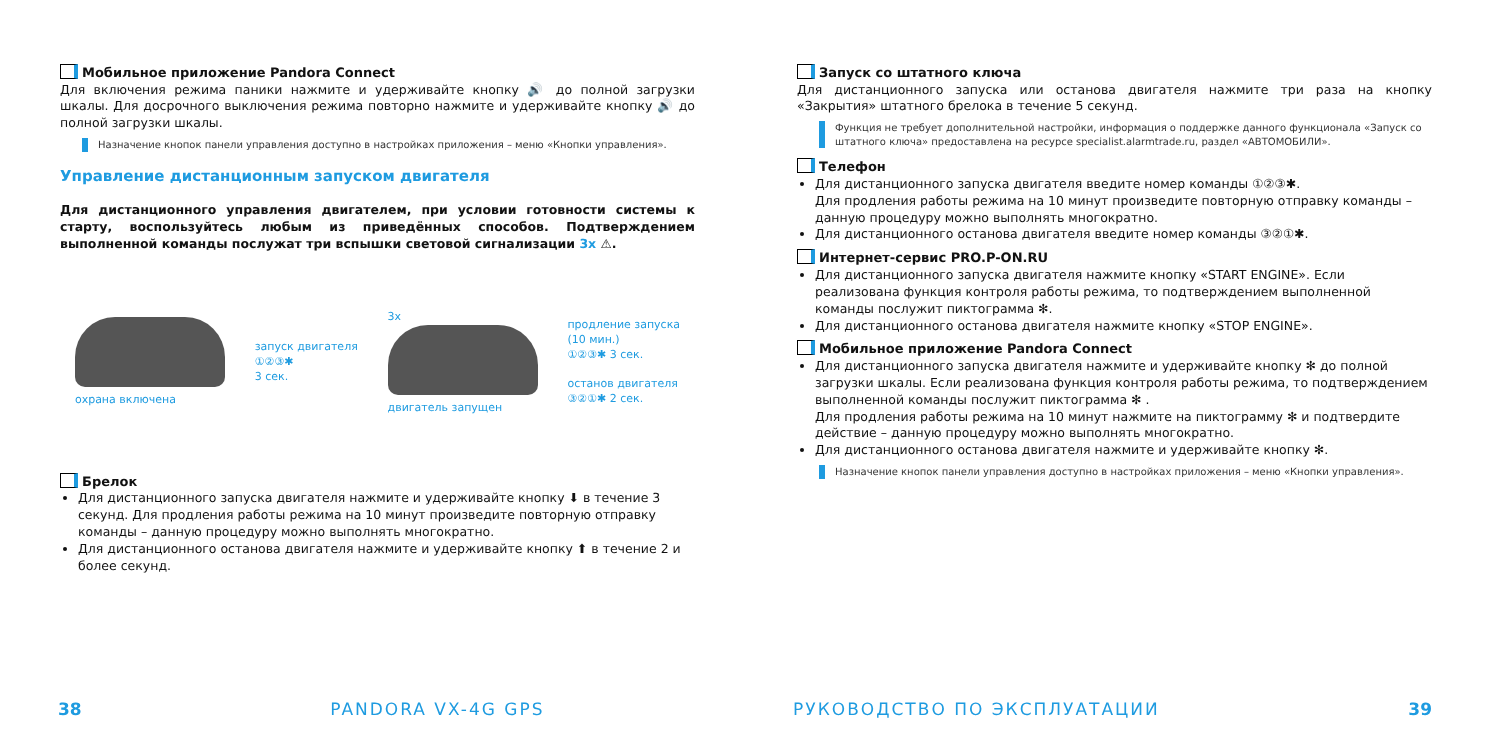Мобильное приложение Pandora Connect
Для включения режима паники нажмите и удерживайте кнопку 🔊 до полной загрузки шкалы. Для досрочного выключения режима повторно нажмите и удерживайте кнопку 🔊 до полной загрузки шкалы.
Назначение кнопок панели управления доступно в настройках приложения – меню «Кнопки управления».
Управление дистанционным запуском двигателя
Для дистанционного управления двигателем, при условии готовности системы к старту, воспользуйтесь любым из приведённых способов. Подтверждением выполненной команды послужат три вспышки световой сигнализации 3х ⚠.
охрана включена
запуск двигателя
①②③✱
3 сек.
3х
двигатель запущен
продление запуска
(10 мин.)
①②③✱ 3 сек.
останов двигателя
③②①✱ 2 сек.
Брелок
Для дистанционного запуска двигателя нажмите и удерживайте кнопку ⬇ в течение 3 секунд. Для продления работы режима на 10 минут произведите повторную отправку команды – данную процедуру можно выполнять многократно.
Для дистанционного останова двигателя нажмите и удерживайте кнопку ⬆ в течение 2 и более секунд.
Запуск со штатного ключа
Для дистанционного запуска или останова двигателя нажмите три раза на кнопку «Закрытия» штатного брелока в течение 5 секунд.
Функция не требует дополнительной настройки, информация о поддержке данного функционала «Запуск со штатного ключа» предоставлена на ресурсе specialist.alarmtrade.ru, раздел «АВТОМОБИЛИ».
Телефон
Для дистанционного запуска двигателя введите номер команды ①②③✱.
Для продления работы режима на 10 минут произведите повторную отправку команды – данную процедуру можно выполнять многократно.
Для дистанционного останова двигателя введите номер команды ③②①✱.
Интернет-сервис PRO.P-ON.RU
Для дистанционного запуска двигателя нажмите кнопку «START ENGINE». Если реализована функция контроля работы режима, то подтверждением выполненной команды послужит пиктограмма ✻.
Для дистанционного останова двигателя нажмите кнопку «STOP ENGINE».
Мобильное приложение Pandora Connect
Для дистанционного запуска двигателя нажмите и удерживайте кнопку ✻ до полной загрузки шкалы. Если реализована функция контроля работы режима, то подтверждением выполненной команды послужит пиктограмма ✻ .
Для продления работы режима на 10 минут нажмите на пиктограмму ✻ и подтвердите действие – данную процедуру можно выполнять многократно.
Для дистанционного останова двигателя нажмите и удерживайте кнопку ✻.
Назначение кнопок панели управления доступно в настройках приложения – меню «Кнопки управления».
38 PANDORA VX-4G GPS РУКОВОДСТВО ПО ЭКСПЛУАТАЦИИ 39